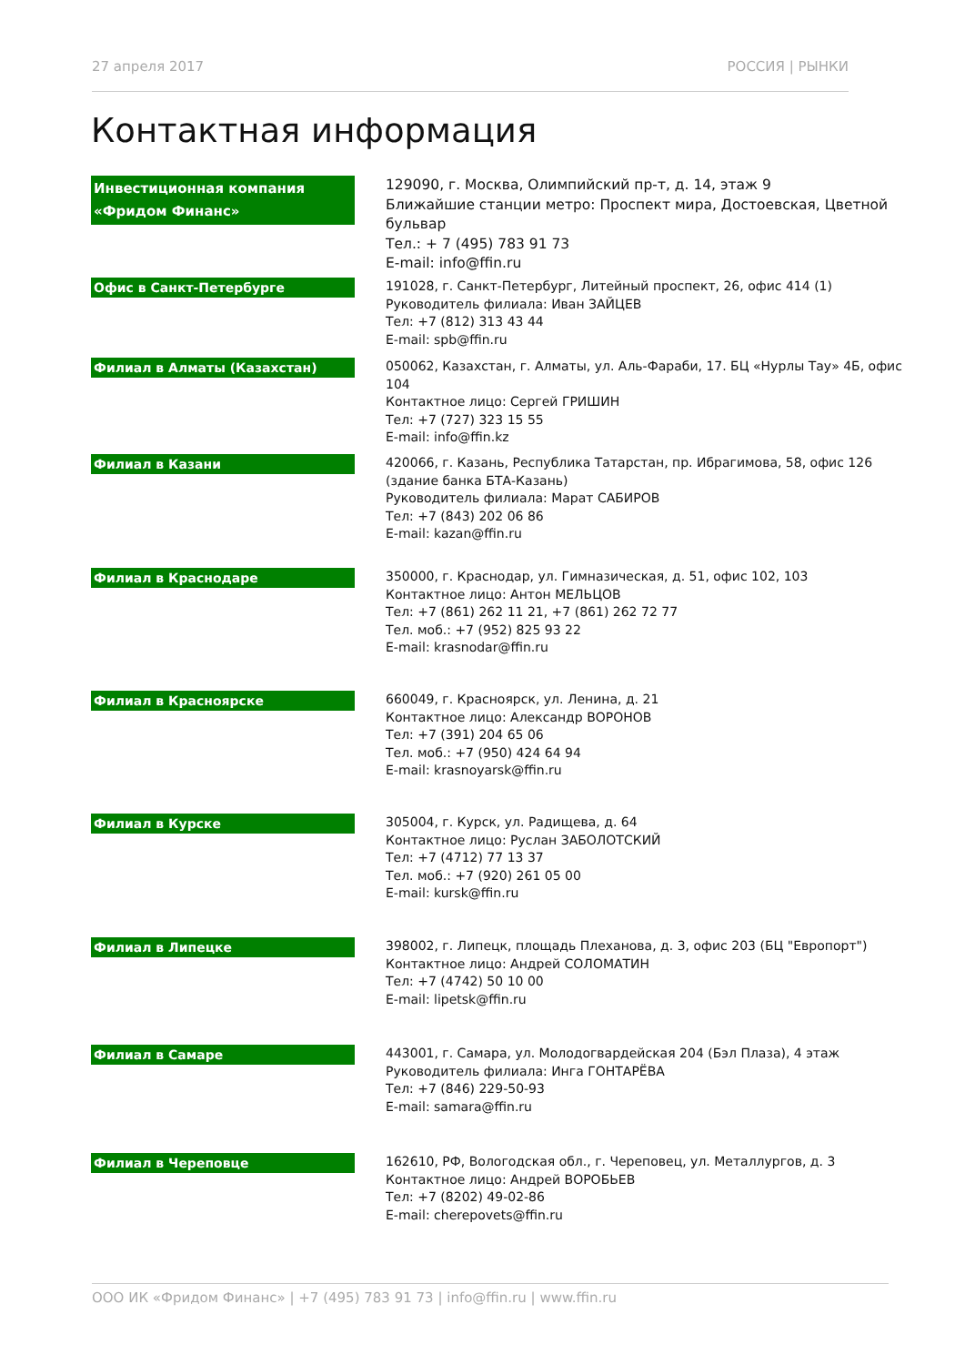27 апреля 2017 РОССИЯ | РЫНКИ
Контактная информация
Инвестиционная компания «Фридом Финанс»
129090, г. Москва, Олимпийский пр-т, д. 14, этаж 9
Ближайшие станции метро: Проспект мира, Достоевская, Цветной бульвар
Тел.: + 7 (495) 783 91 73
E-mail: info@ffin.ru
Офис в Санкт-Петербурге
191028, г. Санкт-Петербург, Литейный проспект, 26, офис 414 (1)
Руководитель филиала: Иван ЗАЙЦЕВ
Тел: +7 (812) 313 43 44
E-mail: spb@ffin.ru
Филиал в Алматы (Казахстан)
050062, Казахстан, г. Алматы, ул. Аль-Фараби, 17. БЦ «Нурлы Тау» 4Б, офис 104
Контактное лицо: Сергей ГРИШИН
Тел: +7 (727) 323 15 55
E-mail: info@ffin.kz
Филиал в Казани
420066, г. Казань, Республика Татарстан, пр. Ибрагимова, 58, офис 126
(здание банка БТА-Казань)
Руководитель филиала: Марат САБИРОВ
Тел: +7 (843) 202 06 86
E-mail: kazan@ffin.ru
Филиал в Краснодаре
350000, г. Краснодар, ул. Гимназическая, д. 51, офис 102, 103
Контактное лицо: Антон МЕЛЬЦОВ
Тел: +7 (861) 262 11 21, +7 (861) 262 72 77
Тел. моб.: +7 (952) 825 93 22
E-mail: krasnodar@ffin.ru
Филиал в Красноярске
660049, г. Красноярск, ул. Ленина, д. 21
Контактное лицо: Александр ВОРОНОВ
Тел: +7 (391) 204 65 06
Тел. моб.: +7 (950) 424 64 94
E-mail: krasnoyarsk@ffin.ru
Филиал в Курске
305004, г. Курск, ул. Радищева, д. 64
Контактное лицо: Руслан ЗАБОЛОТСКИЙ
Тел: +7 (4712) 77 13 37
Тел. моб.: +7 (920) 261 05 00
E-mail: kursk@ffin.ru
Филиал в Липецке
398002, г. Липецк, площадь Плеханова, д. 3, офис 203 (БЦ "Европорт")
Контактное лицо: Андрей СОЛОМАТИН
Тел: +7 (4742) 50 10 00
E-mail: lipetsk@ffin.ru
Филиал в Самаре
443001, г. Самара, ул. Молодогвардейская 204 (Бэл Плаза), 4 этаж
Руководитель филиала: Инга ГОНТАРЁВА
Тел: +7 (846) 229-50-93
E-mail: samara@ffin.ru
Филиал в Череповце
162610, РФ, Вологодская обл., г. Череповец, ул. Металлургов, д. 3
Контактное лицо: Андрей ВОРОБЬЕВ
Тел: +7 (8202) 49-02-86
E-mail: cherepovets@ffin.ru
ООО ИК «Фридом Финанс» | +7 (495) 783 91 73 | info@ffin.ru | www.ffin.ru